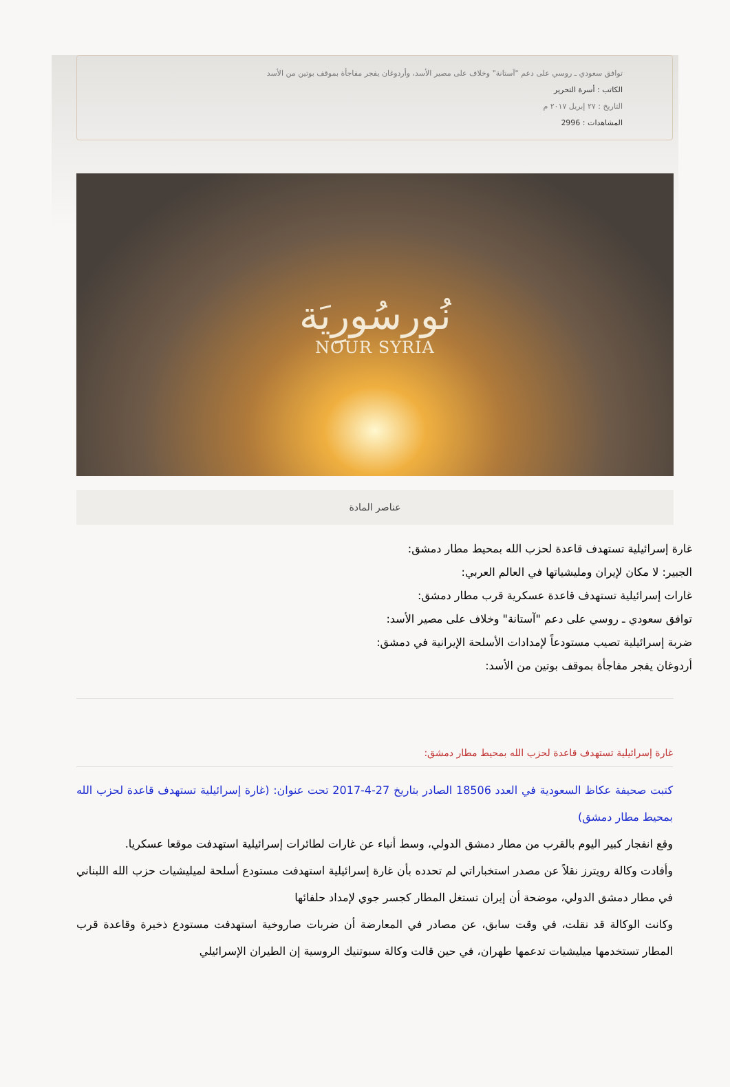توافق سعودي ـ روسي على دعم "آستانة" وخلاف على مصير الأسد، وأردوغان يفجر مفاجأة بموقف بوتين من الأسد
الكاتب : أسرة التحرير
التاريخ : ٢٧ إبريل ٢٠١٧ م
المشاهدات : 2996
نُورسُورِيَة
NOUR SYRIA
عناصر المادة
غارة إسرائيلية تستهدف قاعدة لحزب الله بمحيط مطار دمشق:
الجبير: لا مكان لإيران ومليشياتها في العالم العربي:
غارات إسرائيلية تستهدف قاعدة عسكرية قرب مطار دمشق:
توافق سعودي ـ روسي على دعم "آستانة" وخلاف على مصير الأسد:
ضربة إسرائيلية تصيب مستودعاً لإمدادات الأسلحة الإيرانية في دمشق:
أردوغان يفجر مفاجأة بموقف بوتين من الأسد:
غارة إسرائيلية تستهدف قاعدة لحزب الله بمحيط مطار دمشق:
كتبت صحيفة عكاظ السعودية في العدد 18506 الصادر بتاريخ 27-4-2017 تحت عنوان: (غارة إسرائيلية تستهدف قاعدة لحزب الله بمحيط مطار دمشق)
وقع انفجار كبير اليوم بالقرب من مطار دمشق الدولي، وسط أنباء عن غارات لطائرات إسرائيلية استهدفت موقعا عسكريا.
وأفادت وكالة رويترز نقلاً عن مصدر استخباراتي لم تحدده بأن غارة إسرائيلية استهدفت مستودع أسلحة لميليشيات حزب الله اللبناني في مطار دمشق الدولي، موضحة أن إيران تستغل المطار كجسر جوي لإمداد حلفائها
وكانت الوكالة قد نقلت، في وقت سابق، عن مصادر في المعارضة أن ضربات صاروخية استهدفت مستودع ذخيرة وقاعدة قرب المطار تستخدمها ميليشيات تدعمها طهران، في حين قالت وكالة سبوتنيك الروسية إن الطيران الإسرائيلي